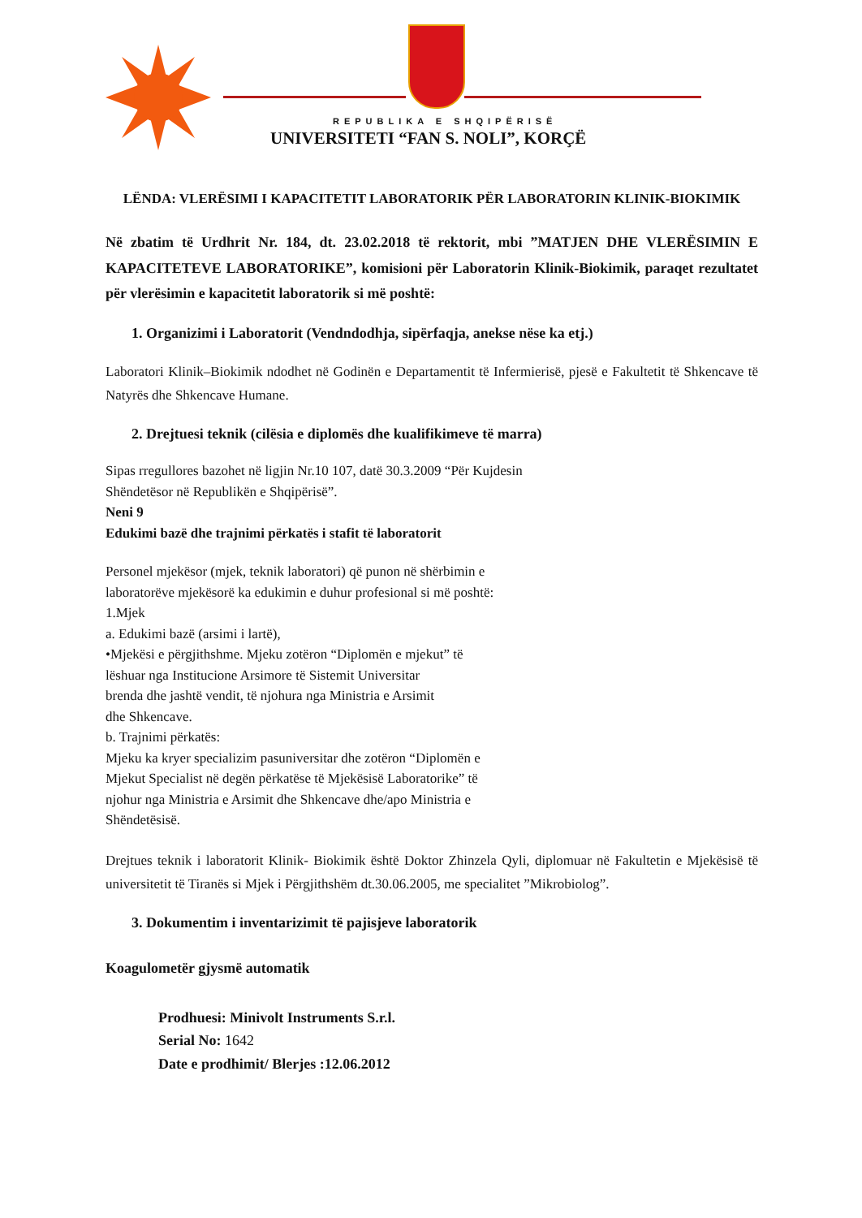REPUBLIKA E SHQIPËRISË
UNIVERSITETI “FAN S. NOLI”, KORÇË
LËNDA: VLERËSIMI I KAPACITETIT LABORATORIK PËR LABORATORIN KLINIK-BIOKIMIK
Në zbatim të Urdhrit Nr. 184, dt. 23.02.2018 të rektorit, mbi ”MATJEN DHE VLERËSIMIN E KAPACITETEVE LABORATORIKE”, komisioni për Laboratorin Klinik-Biokimik, paraqet rezultatet për vlerësimin e kapacitetit laboratorik si më poshtë:
1. Organizimi i Laboratorit (Vendndodhja, sipërfaqja, anekse nëse ka etj.)
Laboratori Klinik–Biokimik ndodhet në Godinën e Departamentit të Infermierisë, pjesë e Fakultetit të Shkencave të Natyrës dhe Shkencave Humane.
2. Drejtuesi teknik (cilësia e diplomës dhe kualifikimeve të marra)
Sipas rregullores bazohet në ligjin Nr.10 107, datë 30.3.2009 “Për Kujdesin
Shëndetësor në Republikën e Shqipërisë”.
Neni 9
Edukimi bazë dhe trajnimi përkatës i stafit të laboratorit
Personel mjekësor (mjek, teknik laboratori) që punon në shërbimin e
laboratorëve mjekësorë ka edukimin e duhur profesional si më poshtë:
1.Mjek
a. Edukimi bazë (arsimi i lartë),
•Mjekësi e përgjithshme. Mjeku zotëron “Diplomën e mjekut” të
lëshuar nga Institucione Arsimore të Sistemit Universitar
brenda dhe jashtë vendit, të njohura nga Ministria e Arsimit
dhe Shkencave.
b. Trajnimi përkatës:
Mjeku ka kryer specializim pasuniversitar dhe zotëron “Diplomën e
Mjekut Specialist në degën përkatëse të Mjekësisë Laboratorike” të
njohur nga Ministria e Arsimit dhe Shkencave dhe/apo Ministria e
Shëndetësisë.
Drejtues teknik i laboratorit Klinik- Biokimik është Doktor Zhinzela Qyli, diplomuar në Fakultetin e Mjekësisë të universitetit të Tiranës si Mjek i Përgjithshëm dt.30.06.2005, me specialitet ”Mikrobiolog”.
3. Dokumentim i inventarizimit të pajisjeve laboratorik
Koagulometër gjysmë automatik
Prodhuesi: Minivolt Instruments S.r.l.
Serial No: 1642
Date e prodhimit/ Blerjes :12.06.2012